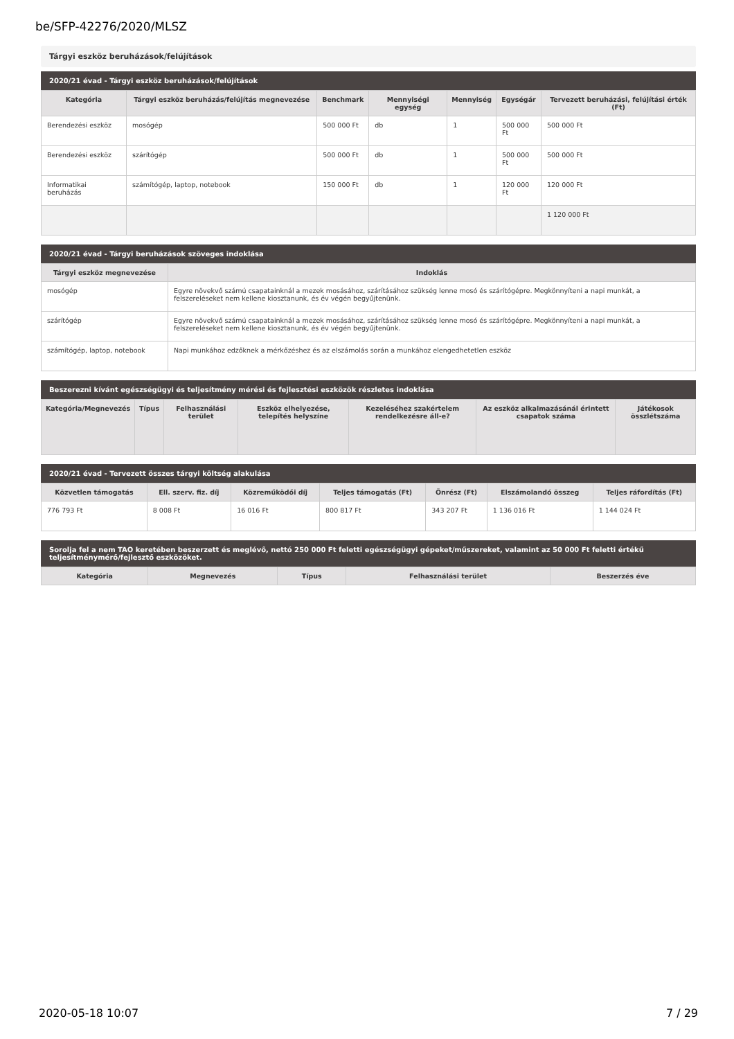be/SFP-42276/2020/MLSZ
Tárgyi eszköz beruházások/felújítások
2020/21 évad - Tárgyi eszköz beruházások/felújítások
| Kategória | Tárgyi eszköz beruházás/felújítás megnevezése | Benchmark | Mennyiségi egység | Mennyiség | Egységár | Tervezett beruházási, felújítási érték (Ft) |
| --- | --- | --- | --- | --- | --- | --- |
| Berendezési eszköz | mosógép | 500 000 Ft | db | 1 | 500 000 Ft | 500 000 Ft |
| Berendezési eszköz | szárítógép | 500 000 Ft | db | 1 | 500 000 Ft | 500 000 Ft |
| Informatikai beruházás | számítógép, laptop, notebook | 150 000 Ft | db | 1 | 120 000 Ft | 120 000 Ft |
| | | | | | | 1 120 000 Ft |
2020/21 évad - Tárgyi beruházások szöveges indoklása
| Tárgyi eszköz megnevezése | Indoklás |
| --- | --- |
| mosógép | Egyre növekvő számú csapatainknál a mezek mosásához, szárításához szükség lenne mosó és szárítógépre. Megkönnyíteni a napi munkát, a felszereléseket nem kellene kiosztanunk, és év végén begyűjtenünk. |
| szárítógép | Egyre növekvő számú csapatainknál a mezek mosásához, szárításához szükség lenne mosó és szárítógépre. Megkönnyíteni a napi munkát, a felszereléseket nem kellene kiosztanunk, és év végén begyűjtenünk. |
| számítógép, laptop, notebook | Napi munkához edzőknek a mérkőzéshez és az elszámolás során a munkához elengedhetetlen eszköz |
Beszerezni kívánt egészségügyi és teljesítmény mérési és fejlesztési eszközök részletes indoklása
| Kategória/Megnevezés | Típus | Felhasználási terület | Eszköz elhelyezése, telepítés helyszíne | Kezeléséhez szakértelem rendelkezésre áll-e? | Az eszköz alkalmazásánál érintett csapatok száma | Játékosok összlétszáma |
| --- | --- | --- | --- | --- | --- | --- |
2020/21 évad - Tervezett összes tárgyi költség alakulása
| Közvetlen támogatás | Ell. szerv. fiz. díj | Közreműködői díj | Teljes támogatás (Ft) | Önrész (Ft) | Elszámolandó összeg | Teljes ráfordítás (Ft) |
| --- | --- | --- | --- | --- | --- | --- |
| 776 793 Ft | 8 008 Ft | 16 016 Ft | 800 817 Ft | 343 207 Ft | 1 136 016 Ft | 1 144 024 Ft |
Sorolja fel a nem TAO keretében beszerzett és meglévő, nettó 250 000 Ft feletti egészségügyi gépeket/műszereket, valamint az 50 000 Ft feletti értékű teljesítménymérő/fejlesztő eszközöket.
| Kategória | Megnevezés | Típus | Felhasználási terület | Beszerzés éve |
| --- | --- | --- | --- | --- |
2020-05-18 10:07 7 / 29